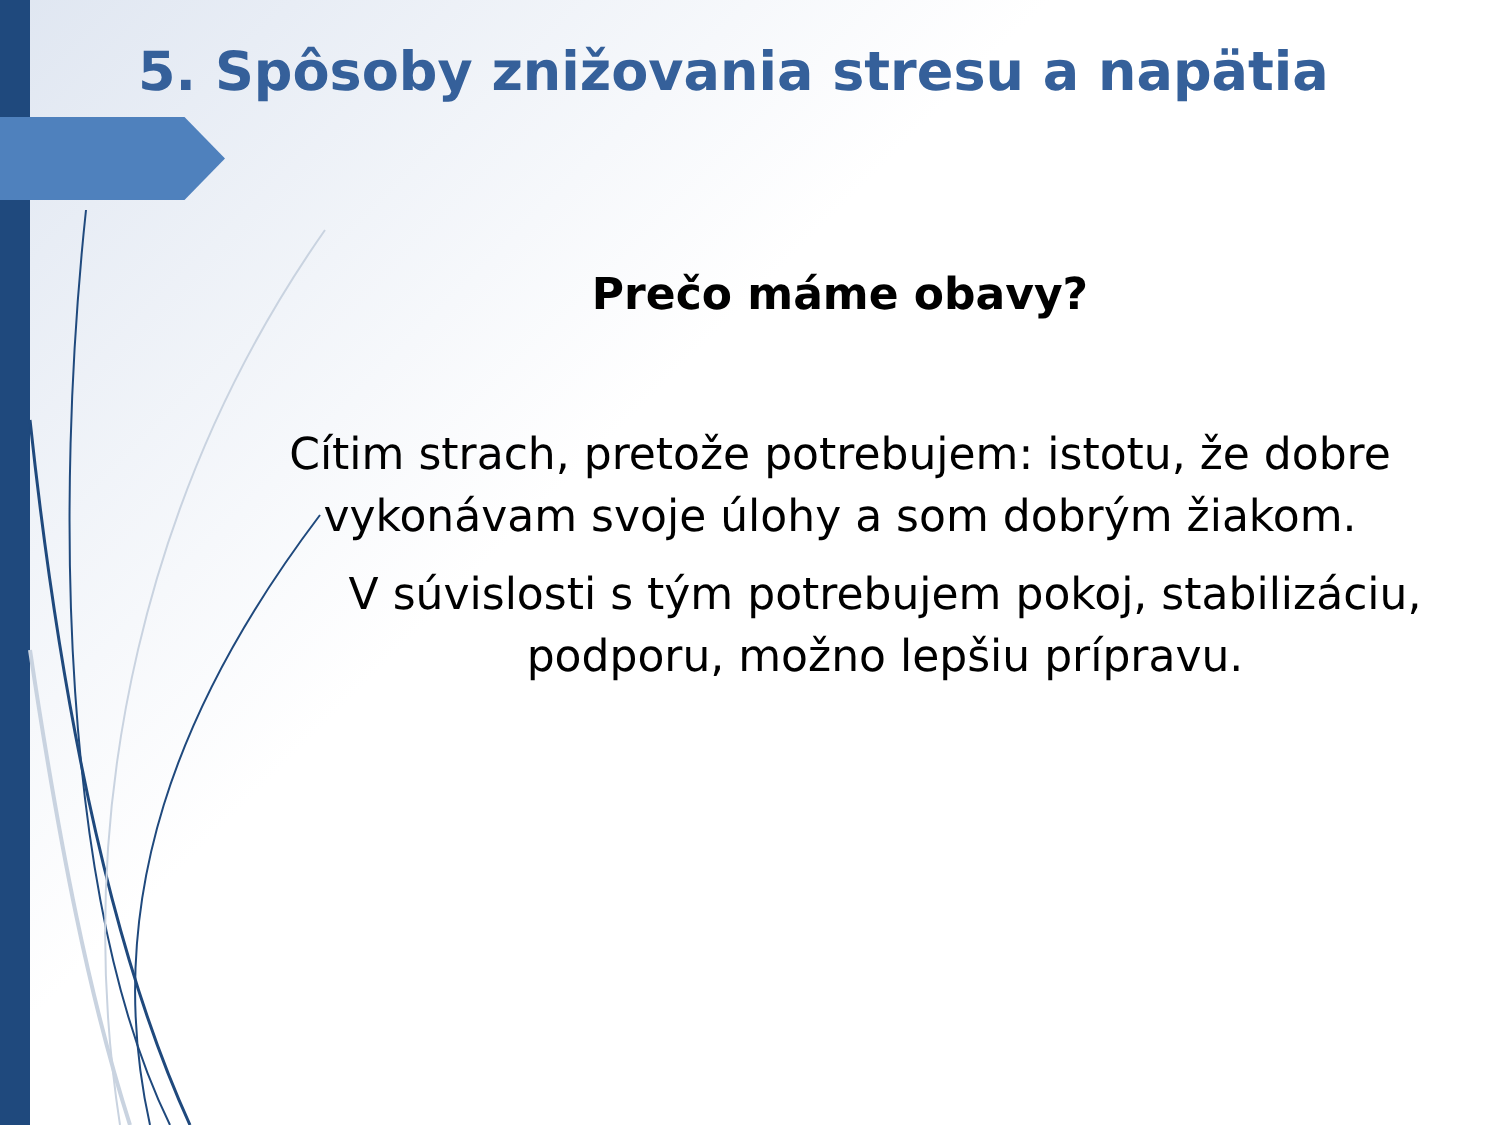5. Spôsoby znižovania stresu a napätia
Prečo máme obavy?
Cítim strach, pretože potrebujem: istotu, že dobre vykonávam svoje úlohy a som dobrým žiakom.
V súvislosti s tým potrebujem pokoj, stabilizáciu, podporu, možno lepšiu prípravu.